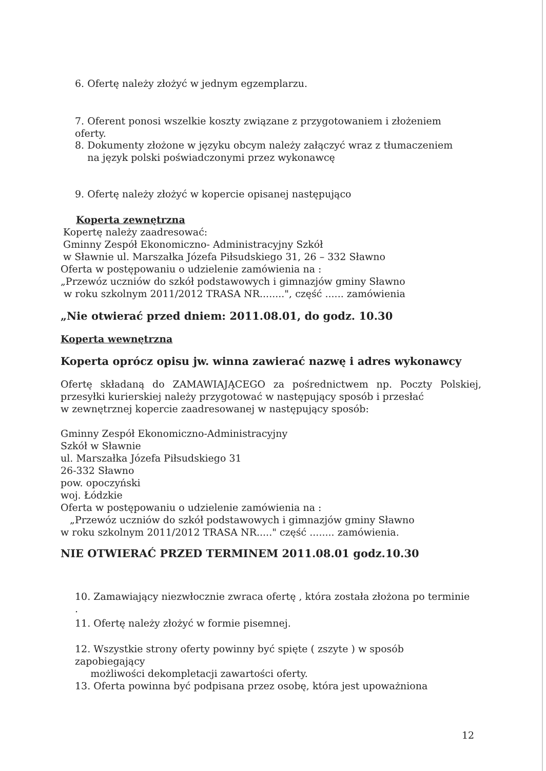6. Ofertę należy złożyć w jednym egzemplarzu.
7. Oferent ponosi wszelkie koszty związane z przygotowaniem i złożeniem oferty.
8. Dokumenty złożone w języku obcym należy załączyć wraz z tłumaczeniem
na język polski poświadczonymi przez wykonawcę
9. Ofertę należy złożyć w kopercie opisanej następująco
Koperta zewnętrzna
Kopertę należy zaadresować:
Gminny Zespół Ekonomiczno- Administracyjny Szkół
w Sławnie ul. Marszałka Józefa Piłsudskiego 31, 26 – 332 Sławno
Oferta w postępowaniu o udzielenie zamówienia na :
„Przewóz uczniów do szkół podstawowych i gimnazjów gminy Sławno
w roku szkolnym 2011/2012 TRASA NR........", część ...... zamówienia
„Nie otwierać przed dniem: 2011.08.01, do godz. 10.30
Koperta wewnętrzna
Koperta oprócz opisu jw. winna zawierać nazwę i adres wykonawcy
Ofertę składaną do ZAMAWIAJĄCEGO za pośrednictwem np. Poczty Polskiej, przesyłki kurierskiej należy przygotować w następujący sposób i przesłać
w zewnętrznej kopercie zaadresowanej w następujący sposób:
Gminny Zespół Ekonomiczno-Administracyjny
Szkół w Sławnie
ul. Marszałka Józefa Piłsudskiego 31
26-332 Sławno
pow. opoczyński
woj. Łódzkie
Oferta w postępowaniu o udzielenie zamówienia na :
„Przewóz uczniów do szkół podstawowych i gimnazjów gminy Sławno
w roku szkolnym 2011/2012 TRASA NR....." część ........ zamówienia.
NIE OTWIERAĆ PRZED TERMINEM 2011.08.01 godz.10.30
10. Zamawiający niezwłocznie zwraca ofertę , która została złożona po terminie .
11. Ofertę należy złożyć w formie pisemnej.
12. Wszystkie strony oferty powinny być spięte ( zszyte ) w sposób zapobiegający
możliwości dekompletacji zawartości oferty.
13. Oferta powinna być podpisana przez osobę, która jest upoważniona
12